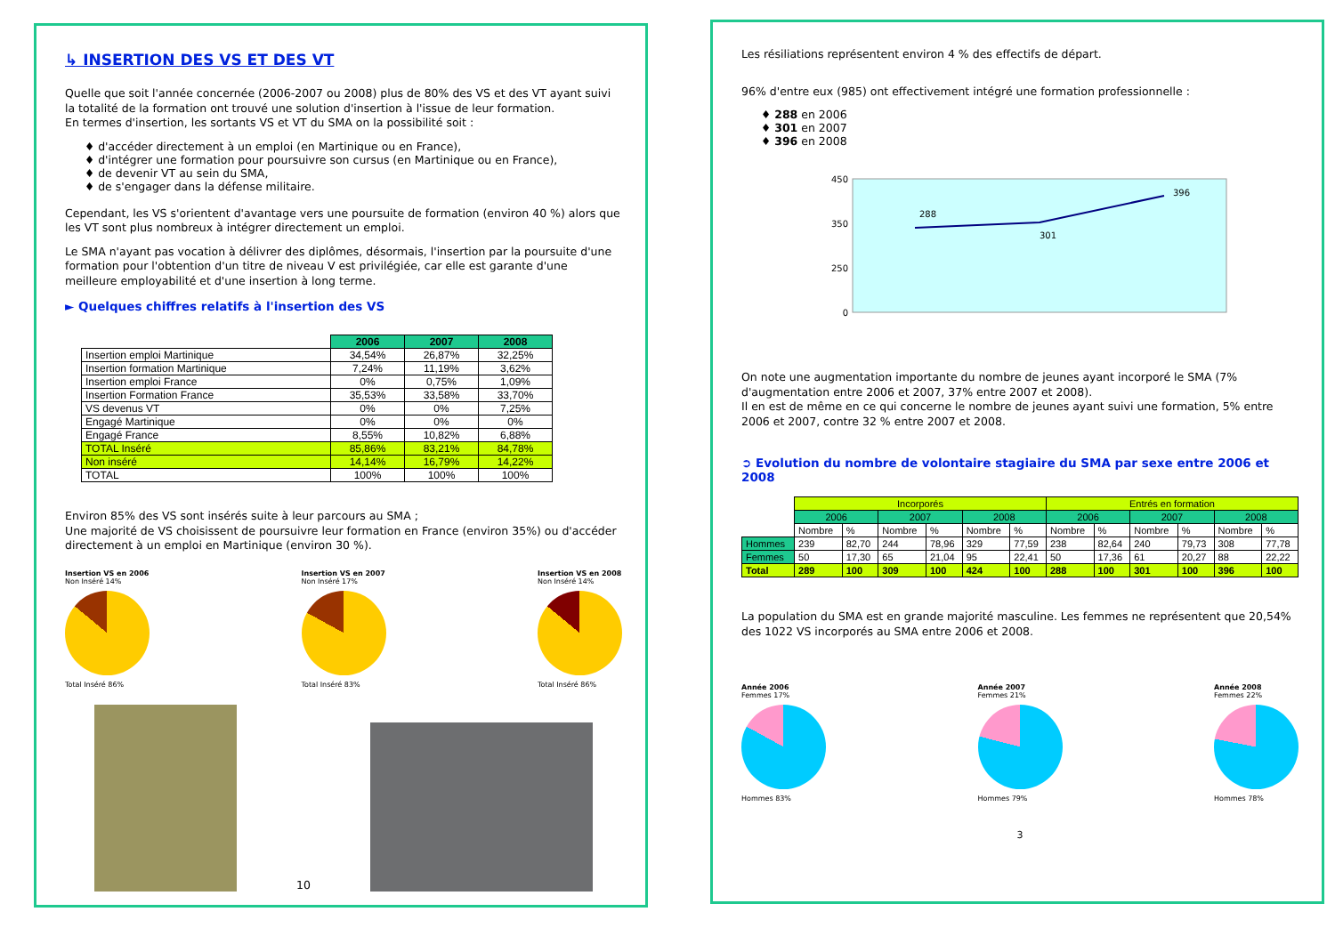↳ INSERTION DES VS ET DES VT
Quelle que soit l'année concernée (2006-2007 ou 2008) plus de 80% des VS et des VT ayant suivi la totalité de la formation ont trouvé une solution d'insertion à l'issue de leur formation.
En termes d'insertion, les sortants VS et VT du SMA on la possibilité soit :
♦ d'accéder directement à un emploi (en Martinique ou en France),
♦ d'intégrer une formation pour poursuivre son cursus (en Martinique ou en France),
♦ de devenir VT au sein du SMA,
♦ de s'engager dans la défense militaire.
Cependant, les VS s'orientent d'avantage vers une poursuite de formation (environ 40 %) alors que les VT sont plus nombreux à intégrer directement un emploi.
Le SMA n'ayant pas vocation à délivrer des diplômes, désormais, l'insertion par la poursuite d'une formation pour l'obtention d'un titre de niveau V est privilégiée, car elle est garante d'une meilleure employabilité et d'une insertion à long terme.
► Quelques chiffres relatifs à l'insertion des VS
| | 2006 | 2007 | 2008 |
| --- | --- | --- | --- |
| Insertion emploi Martinique | 34,54% | 26,87% | 32,25% |
| Insertion formation Martinique | 7,24% | 11,19% | 3,62% |
| Insertion emploi France | 0% | 0,75% | 1,09% |
| Insertion Formation France | 35,53% | 33,58% | 33,70% |
| VS devenus VT | 0% | 0% | 7,25% |
| Engagé Martinique | 0% | 0% | 0% |
| Engagé France | 8,55% | 10,82% | 6,88% |
| TOTAL Inséré | 85,86% | 83,21% | 84,78% |
| Non inséré | 14,14% | 16,79% | 14,22% |
| TOTAL | 100% | 100% | 100% |
Environ 85% des VS sont insérés suite à leur parcours au SMA ;
Une majorité de VS choisissent de poursuivre leur formation en France (environ 35%) ou d'accéder directement à un emploi en Martinique (environ 30 %).
Insertion VS en 2006
Non Inséré 14%
Total Inséré 86%
Insertion VS en 2007
Non Inséré 17%
Total Inséré 83%
Insertion VS en 2008
Non Inséré 14%
Total Inséré 86%
10
Les résiliations représentent environ 4 % des effectifs de départ.
96% d'entre eux (985) ont effectivement intégré une formation professionnelle :
♦ 288 en 2006
♦ 301 en 2007
♦ 396 en 2008
450
350
250
0
288
301
396
On note une augmentation importante du nombre de jeunes ayant incorporé le SMA (7% d'augmentation entre 2006 et 2007, 37% entre 2007 et 2008).
Il en est de même en ce qui concerne le nombre de jeunes ayant suivi une formation, 5% entre 2006 et 2007, contre 32 % entre 2007 et 2008.
➲ Evolution du nombre de volontaire stagiaire du SMA par sexe entre 2006 et 2008
| | Incorporés | | | | | | Entrés en formation | | | | | |
| | 2006 | | 2007 | | 2008 | | 2006 | | 2007 | | 2008 | |
| | Nombre | % | Nombre | % | Nombre | % | Nombre | % | Nombre | % | Nombre | % |
| Hommes | 239 | 82,70 | 244 | 78,96 | 329 | 77,59 | 238 | 82,64 | 240 | 79,73 | 308 | 77,78 |
| Femmes | 50 | 17,30 | 65 | 21,04 | 95 | 22,41 | 50 | 17,36 | 61 | 20,27 | 88 | 22,22 |
| Total | 289 | 100 | 309 | 100 | 424 | 100 | 288 | 100 | 301 | 100 | 396 | 100 |
La population du SMA est en grande majorité masculine. Les femmes ne représentent que 20,54% des 1022 VS incorporés au SMA entre 2006 et 2008.
Année 2006
Femmes 17%
Hommes 83%
Année 2007
Femmes 21%
Hommes 79%
Année 2008
Femmes 22%
Hommes 78%
3